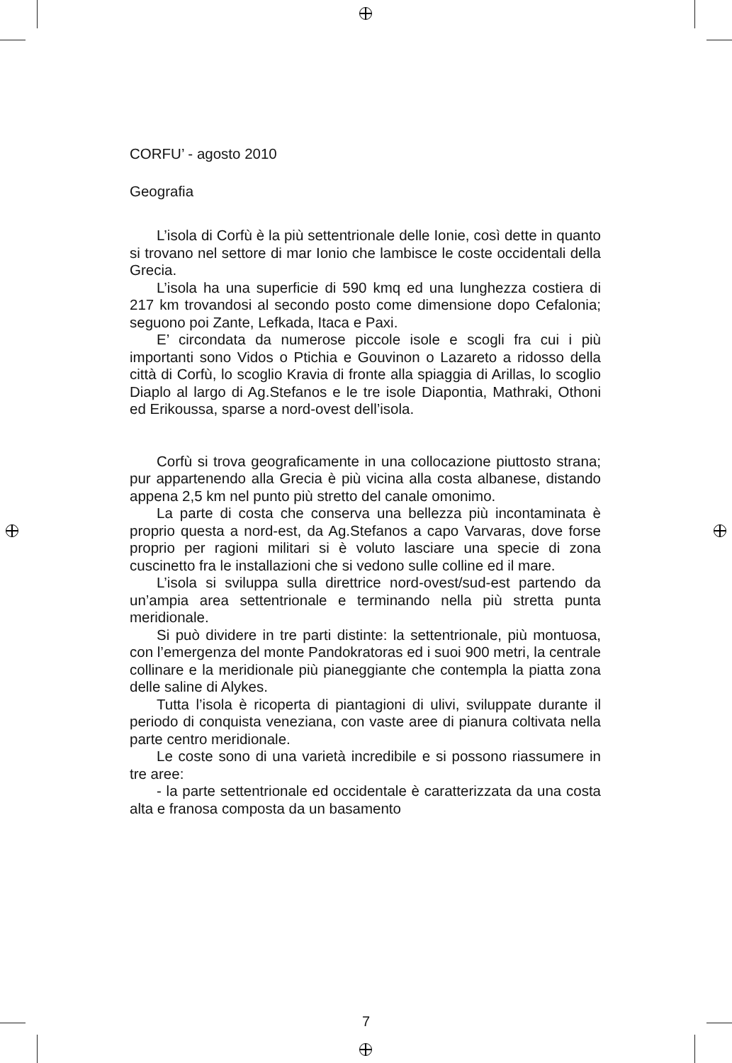CORFU’ - agosto 2010
Geografia
L’isola di Corfù è la più settentrionale delle Ionie, così dette in quanto si trovano nel settore di mar Ionio che lambisce le coste occidentali della Grecia.
L’isola ha una superficie di 590 kmq ed una lunghezza costiera di 217 km trovandosi al secondo posto come dimensione dopo Cefalonia; seguono poi Zante, Lefkada, Itaca e Paxi.
E’ circondata da numerose piccole isole e scogli fra cui i più importanti sono Vidos o Ptichia e Gouvinon o Lazareto a ridosso della città di Corfù, lo scoglio Kravia di fronte alla spiaggia di Arillas, lo scoglio Diaplo al largo di Ag.Stefanos e le tre isole Diapontia, Mathraki, Othoni ed Erikoussa, sparse a nord-ovest dell’isola.
Corfù si trova geograficamente in una collocazione piuttosto strana; pur appartenendo alla Grecia è più vicina alla costa albanese, distando appena 2,5 km nel punto più stretto del canale omonimo.
La parte di costa che conserva una bellezza più incontaminata è proprio questa a nord-est, da Ag.Stefanos a capo Varvaras, dove forse proprio per ragioni militari si è voluto lasciare una specie di zona cuscinetto fra le installazioni che si vedono sulle colline ed il mare.
L’isola si sviluppa sulla direttrice nord-ovest/sud-est partendo da un’ampia area settentrionale e terminando nella più stretta punta meridionale.
Si può dividere in tre parti distinte: la settentrionale, più montuosa, con l’emergenza del monte Pandokratoras ed i suoi 900 metri, la centrale collinare e la meridionale più pianeggiante che contempla la piatta zona delle saline di Alykes.
Tutta l’isola è ricoperta di piantagioni di ulivi, sviluppate durante il periodo di conquista veneziana, con vaste aree di pianura coltivata nella parte centro meridionale.
Le coste sono di una varietà incredibile e si possono riassumere in tre aree:
- la parte settentrionale ed occidentale è caratterizzata da una costa alta e franosa composta da un basamento
7